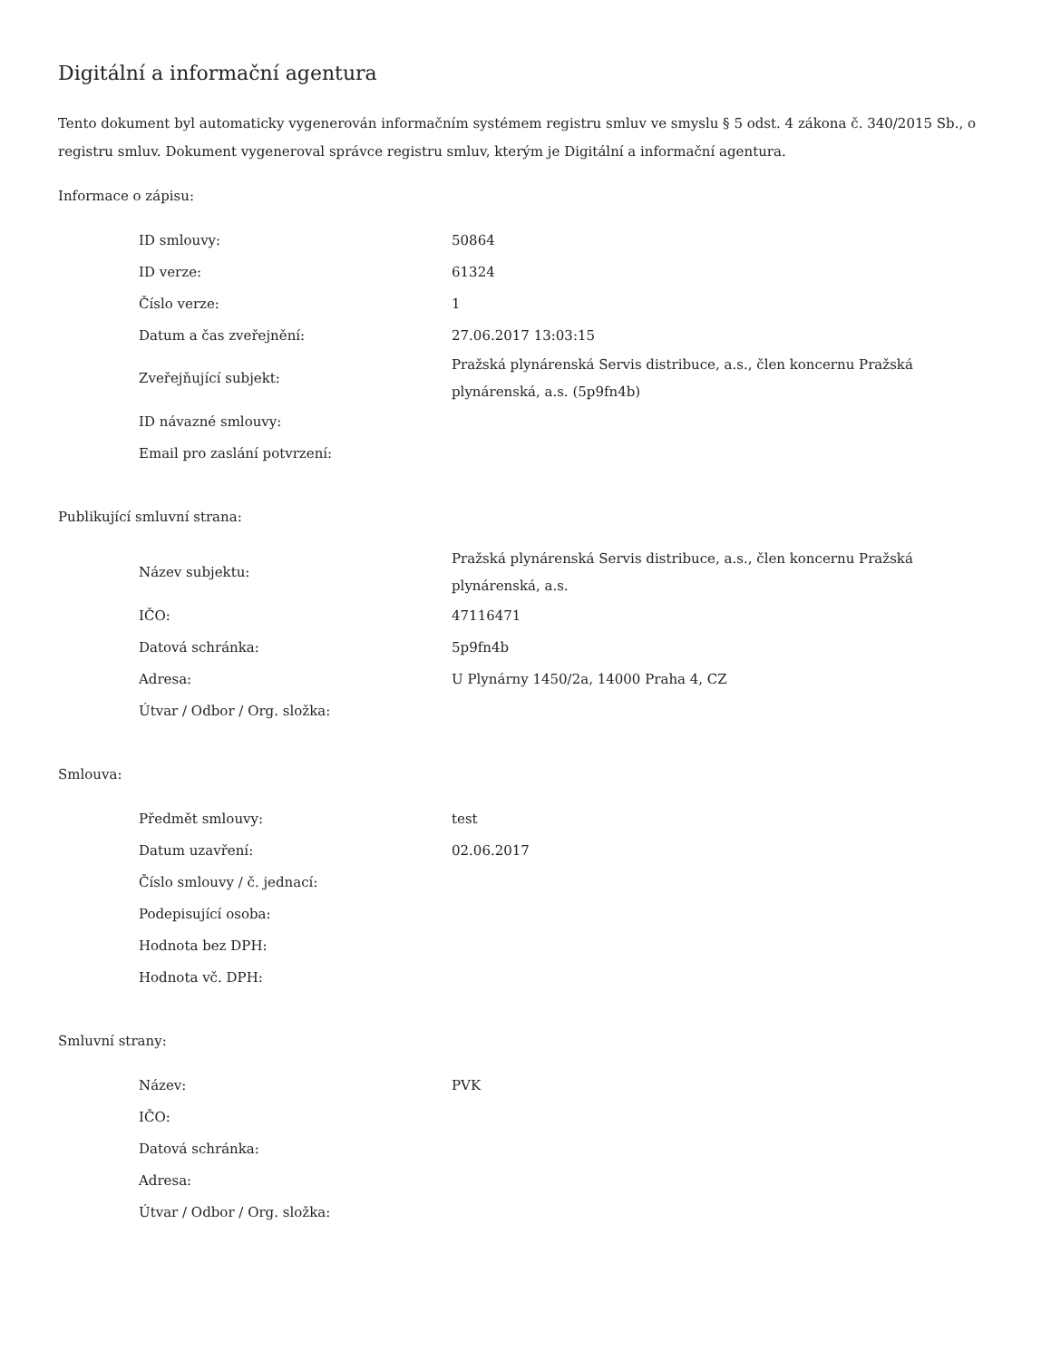Digitální a informační agentura
Tento dokument byl automaticky vygenerován informačním systémem registru smluv ve smyslu § 5 odst. 4 zákona č. 340/2015 Sb., o registru smluv. Dokument vygeneroval správce registru smluv, kterým je Digitální a informační agentura.
Informace o zápisu:
| ID smlouvy: | 50864 |
| ID verze: | 61324 |
| Číslo verze: | 1 |
| Datum a čas zveřejnění: | 27.06.2017 13:03:15 |
| Zveřejňující subjekt: | Pražská plynárenská Servis distribuce, a.s., člen koncernu Pražská plynárenská, a.s. (5p9fn4b) |
| ID návazné smlouvy: | |
| Email pro zaslání potvrzení: | |
Publikující smluvní strana:
| Název subjektu: | Pražská plynárenská Servis distribuce, a.s., člen koncernu Pražská plynárenská, a.s. |
| IČO: | 47116471 |
| Datová schránka: | 5p9fn4b |
| Adresa: | U Plynárny 1450/2a, 14000 Praha 4, CZ |
| Útvar / Odbor / Org. složka: | |
Smlouva:
| Předmět smlouvy: | test |
| Datum uzavření: | 02.06.2017 |
| Číslo smlouvy / č. jednací: | |
| Podepisující osoba: | |
| Hodnota bez DPH: | |
| Hodnota vč. DPH: | |
Smluvní strany:
| Název: | PVK |
| IČO: | |
| Datová schránka: | |
| Adresa: | |
| Útvar / Odbor / Org. složka: | |